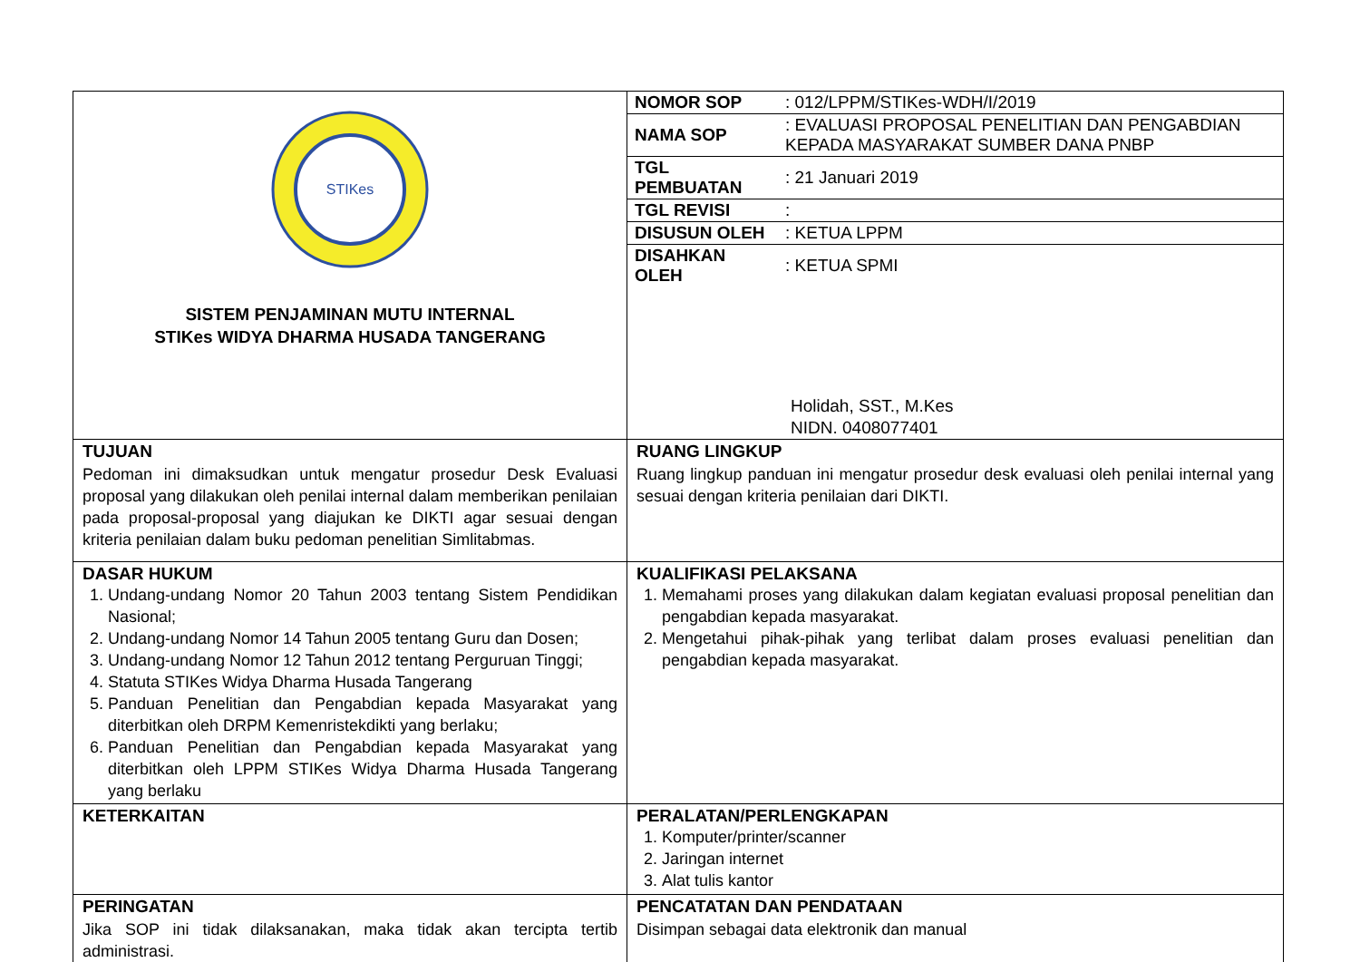| STIKes SISTEM PENJAMINAN MUTU INTERNAL STIKes WIDYA DHARMA HUSADA TANGERANG | / NOMOR SOP / : 012/LPPM/STIKes-WDH/I/2019 / / NAMA SOP / : EVALUASI PROPOSAL PENELITIAN DAN PENGABDIAN KEPADA MASYARAKAT SUMBER DANA PNBP / / TGL PEMBUATAN / : 21 Januari 2019 / / TGL REVISI / : / / DISUSUN OLEH / : KETUA LPPM / / DISAHKAN OLEH / : KETUA SPMI / Holidah, SST., M.Kes NIDN. 0408077401 |
| TUJUAN Pedoman ini dimaksudkan untuk mengatur prosedur Desk Evaluasi proposal yang dilakukan oleh penilai internal dalam memberikan penilaian pada proposal-proposal yang diajukan ke DIKTI agar sesuai dengan kriteria penilaian dalam buku pedoman penelitian Simlitabmas. | RUANG LINGKUP Ruang lingkup panduan ini mengatur prosedur desk evaluasi oleh penilai internal yang sesuai dengan kriteria penilaian dari DIKTI. |
| DASAR HUKUM 1. Undang-undang Nomor 20 Tahun 2003 tentang Sistem Pendidikan Nasional; 2. Undang-undang Nomor 14 Tahun 2005 tentang Guru dan Dosen; 3. Undang-undang Nomor 12 Tahun 2012 tentang Perguruan Tinggi; 4. Statuta STIKes Widya Dharma Husada Tangerang 5. Panduan Penelitian dan Pengabdian kepada Masyarakat yang diterbitkan oleh DRPM Kemenristekdikti yang berlaku; 6. Panduan Penelitian dan Pengabdian kepada Masyarakat yang diterbitkan oleh LPPM STIKes Widya Dharma Husada Tangerang yang berlaku | KUALIFIKASI PELAKSANA 1. Memahami proses yang dilakukan dalam kegiatan evaluasi proposal penelitian dan pengabdian kepada masyarakat. 2. Mengetahui pihak-pihak yang terlibat dalam proses evaluasi penelitian dan pengabdian kepada masyarakat. |
| KETERKAITAN | PERALATAN/PERLENGKAPAN 1. Komputer/printer/scanner 2. Jaringan internet 3. Alat tulis kantor |
| PERINGATAN Jika SOP ini tidak dilaksanakan, maka tidak akan tercipta tertib administrasi. | PENCATATAN DAN PENDATAAN Disimpan sebagai data elektronik dan manual |